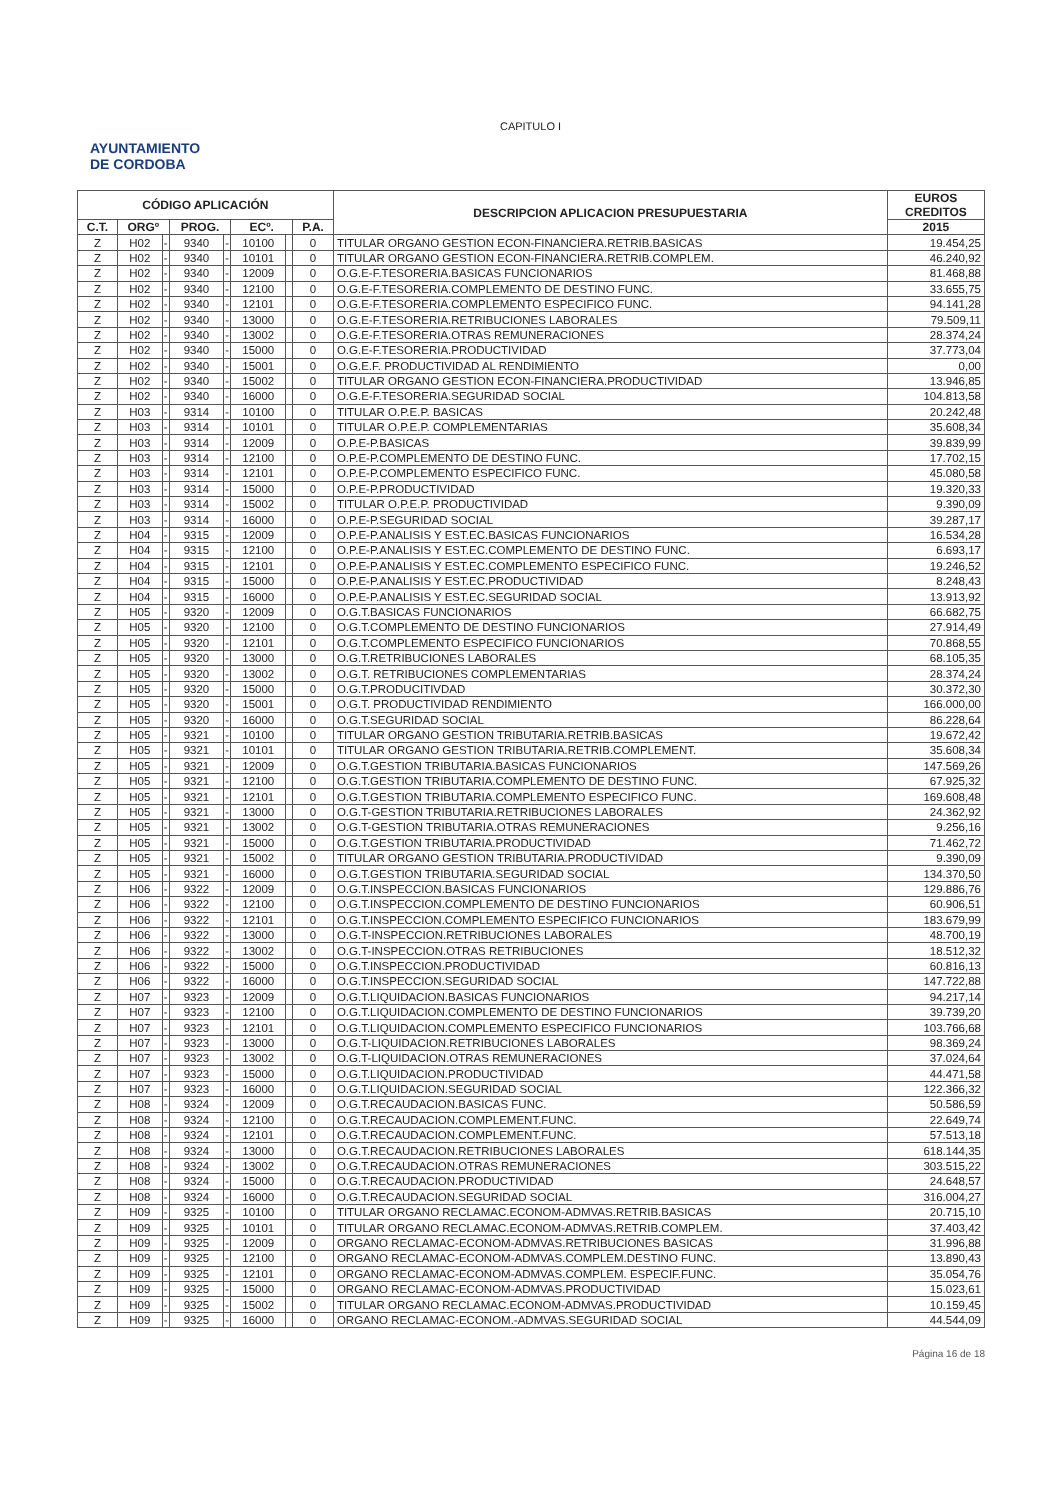CAPITULO I
AYUNTAMIENTO
DE CORDOBA
| CÓDIGO APLICACIÓN | | | | | | | | DESCRIPCION APLICACION PRESUPUESTARIA | EUROS CREDITOS |
| --- | --- | --- | --- | --- | --- | --- | --- | --- | --- |
| C.T. | ORGº | | PROG. | | ECº. | | P.A. | | 2015 |
| Z | H02 | - | 9340 | - | 10100 | | 0 | TITULAR ORGANO GESTION ECON-FINANCIERA.RETRIB.BASICAS | 19.454,25 |
| Z | H02 | - | 9340 | - | 10101 | | 0 | TITULAR ORGANO GESTION ECON-FINANCIERA.RETRIB.COMPLEM. | 46.240,92 |
| Z | H02 | - | 9340 | - | 12009 | | 0 | O.G.E-F.TESORERIA.BASICAS FUNCIONARIOS | 81.468,88 |
| Z | H02 | - | 9340 | - | 12100 | | 0 | O.G.E-F.TESORERIA.COMPLEMENTO DE DESTINO FUNC. | 33.655,75 |
| Z | H02 | - | 9340 | - | 12101 | | 0 | O.G.E-F.TESORERIA.COMPLEMENTO ESPECIFICO FUNC. | 94.141,28 |
| Z | H02 | - | 9340 | - | 13000 | | 0 | O.G.E-F.TESORERIA.RETRIBUCIONES LABORALES | 79.509,11 |
| Z | H02 | - | 9340 | - | 13002 | | 0 | O.G.E-F.TESORERIA.OTRAS REMUNERACIONES | 28.374,24 |
| Z | H02 | - | 9340 | - | 15000 | | 0 | O.G.E-F.TESORERIA.PRODUCTIVIDAD | 37.773,04 |
| Z | H02 | - | 9340 | - | 15001 | | 0 | O.G.E.F. PRODUCTIVIDAD AL RENDIMIENTO | 0,00 |
| Z | H02 | - | 9340 | - | 15002 | | 0 | TITULAR ORGANO GESTION ECON-FINANCIERA.PRODUCTIVIDAD | 13.946,85 |
| Z | H02 | - | 9340 | - | 16000 | | 0 | O.G.E-F.TESORERIA.SEGURIDAD SOCIAL | 104.813,58 |
| Z | H03 | - | 9314 | - | 10100 | | 0 | TITULAR O.P.E.P. BASICAS | 20.242,48 |
| Z | H03 | - | 9314 | - | 10101 | | 0 | TITULAR O.P.E.P. COMPLEMENTARIAS | 35.608,34 |
| Z | H03 | - | 9314 | - | 12009 | | 0 | O.P.E-P.BASICAS | 39.839,99 |
| Z | H03 | - | 9314 | - | 12100 | | 0 | O.P.E-P.COMPLEMENTO DE DESTINO FUNC. | 17.702,15 |
| Z | H03 | - | 9314 | - | 12101 | | 0 | O.P.E-P.COMPLEMENTO ESPECIFICO FUNC. | 45.080,58 |
| Z | H03 | - | 9314 | - | 15000 | | 0 | O.P.E-P.PRODUCTIVIDAD | 19.320,33 |
| Z | H03 | - | 9314 | - | 15002 | | 0 | TITULAR O.P.E.P. PRODUCTIVIDAD | 9.390,09 |
| Z | H03 | - | 9314 | - | 16000 | | 0 | O.P.E-P.SEGURIDAD SOCIAL | 39.287,17 |
| Z | H04 | - | 9315 | - | 12009 | | 0 | O.P.E-P.ANALISIS Y EST.EC.BASICAS FUNCIONARIOS | 16.534,28 |
| Z | H04 | - | 9315 | - | 12100 | | 0 | O.P.E-P.ANALISIS Y EST.EC.COMPLEMENTO DE DESTINO FUNC. | 6.693,17 |
| Z | H04 | - | 9315 | - | 12101 | | 0 | O.P.E-P.ANALISIS Y EST.EC.COMPLEMENTO ESPECIFICO FUNC. | 19.246,52 |
| Z | H04 | - | 9315 | - | 15000 | | 0 | O.P.E-P.ANALISIS Y EST.EC.PRODUCTIVIDAD | 8.248,43 |
| Z | H04 | - | 9315 | - | 16000 | | 0 | O.P.E-P.ANALISIS Y EST.EC.SEGURIDAD SOCIAL | 13.913,92 |
| Z | H05 | - | 9320 | - | 12009 | | 0 | O.G.T.BASICAS FUNCIONARIOS | 66.682,75 |
| Z | H05 | - | 9320 | - | 12100 | | 0 | O.G.T.COMPLEMENTO DE DESTINO FUNCIONARIOS | 27.914,49 |
| Z | H05 | - | 9320 | - | 12101 | | 0 | O.G.T.COMPLEMENTO ESPECIFICO FUNCIONARIOS | 70.868,55 |
| Z | H05 | - | 9320 | - | 13000 | | 0 | O.G.T.RETRIBUCIONES LABORALES | 68.105,35 |
| Z | H05 | - | 9320 | - | 13002 | | 0 | O.G.T. RETRIBUCIONES COMPLEMENTARIAS | 28.374,24 |
| Z | H05 | - | 9320 | - | 15000 | | 0 | O.G.T.PRODUCITIVDAD | 30.372,30 |
| Z | H05 | - | 9320 | - | 15001 | | 0 | O.G.T. PRODUCTIVIDAD RENDIMIENTO | 166.000,00 |
| Z | H05 | - | 9320 | - | 16000 | | 0 | O.G.T.SEGURIDAD SOCIAL | 86.228,64 |
| Z | H05 | - | 9321 | - | 10100 | | 0 | TITULAR ORGANO GESTION TRIBUTARIA.RETRIB.BASICAS | 19.672,42 |
| Z | H05 | - | 9321 | - | 10101 | | 0 | TITULAR ORGANO GESTION TRIBUTARIA.RETRIB.COMPLEMENT. | 35.608,34 |
| Z | H05 | - | 9321 | - | 12009 | | 0 | O.G.T.GESTION TRIBUTARIA.BASICAS FUNCIONARIOS | 147.569,26 |
| Z | H05 | - | 9321 | - | 12100 | | 0 | O.G.T.GESTION TRIBUTARIA.COMPLEMENTO DE DESTINO FUNC. | 67.925,32 |
| Z | H05 | - | 9321 | - | 12101 | | 0 | O.G.T.GESTION TRIBUTARIA.COMPLEMENTO ESPECIFICO FUNC. | 169.608,48 |
| Z | H05 | - | 9321 | - | 13000 | | 0 | O.G.T-GESTION TRIBUTARIA.RETRIBUCIONES LABORALES | 24.362,92 |
| Z | H05 | - | 9321 | - | 13002 | | 0 | O.G.T-GESTION TRIBUTARIA.OTRAS REMUNERACIONES | 9.256,16 |
| Z | H05 | - | 9321 | - | 15000 | | 0 | O.G.T.GESTION TRIBUTARIA.PRODUCTIVIDAD | 71.462,72 |
| Z | H05 | - | 9321 | - | 15002 | | 0 | TITULAR ORGANO GESTION TRIBUTARIA.PRODUCTIVIDAD | 9.390,09 |
| Z | H05 | - | 9321 | - | 16000 | | 0 | O.G.T.GESTION TRIBUTARIA.SEGURIDAD SOCIAL | 134.370,50 |
| Z | H06 | - | 9322 | - | 12009 | | 0 | O.G.T.INSPECCION.BASICAS FUNCIONARIOS | 129.886,76 |
| Z | H06 | - | 9322 | - | 12100 | | 0 | O.G.T.INSPECCION.COMPLEMENTO DE DESTINO FUNCIONARIOS | 60.906,51 |
| Z | H06 | - | 9322 | - | 12101 | | 0 | O.G.T.INSPECCION.COMPLEMENTO ESPECIFICO FUNCIONARIOS | 183.679,99 |
| Z | H06 | - | 9322 | - | 13000 | | 0 | O.G.T-INSPECCION.RETRIBUCIONES LABORALES | 48.700,19 |
| Z | H06 | - | 9322 | - | 13002 | | 0 | O.G.T-INSPECCION.OTRAS RETRIBUCIONES | 18.512,32 |
| Z | H06 | - | 9322 | - | 15000 | | 0 | O.G.T.INSPECCION.PRODUCTIVIDAD | 60.816,13 |
| Z | H06 | - | 9322 | - | 16000 | | 0 | O.G.T.INSPECCION.SEGURIDAD SOCIAL | 147.722,88 |
| Z | H07 | - | 9323 | - | 12009 | | 0 | O.G.T.LIQUIDACION.BASICAS FUNCIONARIOS | 94.217,14 |
| Z | H07 | - | 9323 | - | 12100 | | 0 | O.G.T.LIQUIDACION.COMPLEMENTO DE DESTINO FUNCIONARIOS | 39.739,20 |
| Z | H07 | - | 9323 | - | 12101 | | 0 | O.G.T.LIQUIDACION.COMPLEMENTO ESPECIFICO FUNCIONARIOS | 103.766,68 |
| Z | H07 | - | 9323 | - | 13000 | | 0 | O.G.T-LIQUIDACION.RETRIBUCIONES LABORALES | 98.369,24 |
| Z | H07 | - | 9323 | - | 13002 | | 0 | O.G.T-LIQUIDACION.OTRAS REMUNERACIONES | 37.024,64 |
| Z | H07 | - | 9323 | - | 15000 | | 0 | O.G.T.LIQUIDACION.PRODUCTIVIDAD | 44.471,58 |
| Z | H07 | - | 9323 | - | 16000 | | 0 | O.G.T.LIQUIDACION.SEGURIDAD SOCIAL | 122.366,32 |
| Z | H08 | - | 9324 | - | 12009 | | 0 | O.G.T.RECAUDACION.BASICAS FUNC. | 50.586,59 |
| Z | H08 | - | 9324 | - | 12100 | | 0 | O.G.T.RECAUDACION.COMPLEMENT.FUNC. | 22.649,74 |
| Z | H08 | - | 9324 | - | 12101 | | 0 | O.G.T.RECAUDACION.COMPLEMENT.FUNC. | 57.513,18 |
| Z | H08 | - | 9324 | - | 13000 | | 0 | O.G.T.RECAUDACION.RETRIBUCIONES LABORALES | 618.144,35 |
| Z | H08 | - | 9324 | - | 13002 | | 0 | O.G.T.RECAUDACION.OTRAS REMUNERACIONES | 303.515,22 |
| Z | H08 | - | 9324 | - | 15000 | | 0 | O.G.T.RECAUDACION.PRODUCTIVIDAD | 24.648,57 |
| Z | H08 | - | 9324 | - | 16000 | | 0 | O.G.T.RECAUDACION.SEGURIDAD SOCIAL | 316.004,27 |
| Z | H09 | - | 9325 | - | 10100 | | 0 | TITULAR ORGANO RECLAMAC.ECONOM-ADMVAS.RETRIB.BASICAS | 20.715,10 |
| Z | H09 | - | 9325 | - | 10101 | | 0 | TITULAR ORGANO RECLAMAC.ECONOM-ADMVAS.RETRIB.COMPLEM. | 37.403,42 |
| Z | H09 | - | 9325 | - | 12009 | | 0 | ORGANO RECLAMAC-ECONOM-ADMVAS.RETRIBUCIONES BASICAS | 31.996,88 |
| Z | H09 | - | 9325 | - | 12100 | | 0 | ORGANO RECLAMAC-ECONOM-ADMVAS.COMPLEM.DESTINO FUNC. | 13.890,43 |
| Z | H09 | - | 9325 | - | 12101 | | 0 | ORGANO RECLAMAC-ECONOM-ADMVAS.COMPLEM. ESPECIF.FUNC. | 35.054,76 |
| Z | H09 | - | 9325 | - | 15000 | | 0 | ORGANO RECLAMAC-ECONOM-ADMVAS.PRODUCTIVIDAD | 15.023,61 |
| Z | H09 | - | 9325 | - | 15002 | | 0 | TITULAR ORGANO RECLAMAC.ECONOM-ADMVAS.PRODUCTIVIDAD | 10.159,45 |
| Z | H09 | - | 9325 | - | 16000 | | 0 | ORGANO RECLAMAC-ECONOM.-ADMVAS.SEGURIDAD SOCIAL | 44.544,09 |
Página 16 de 18